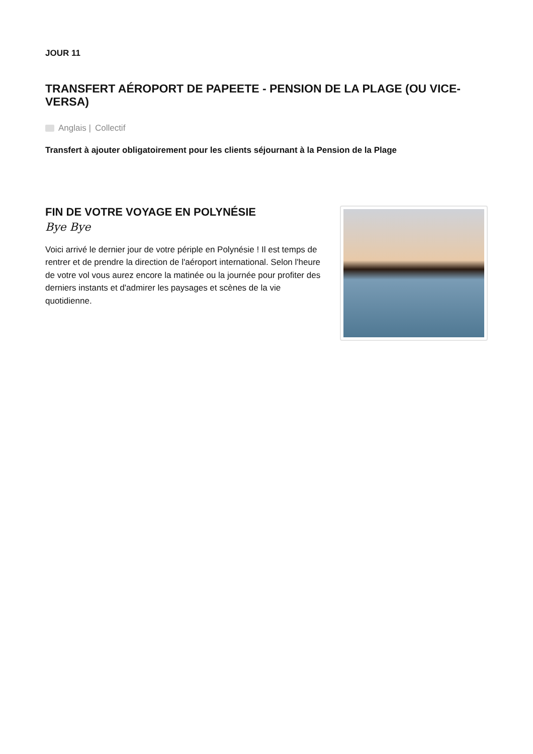JOUR 11
TRANSFERT AÉROPORT DE PAPEETE - PENSION DE LA PLAGE (OU VICE-VERSA)
Anglais | Collectif
Transfert à ajouter obligatoirement pour les clients séjournant à la Pension de la Plage
FIN DE VOTRE VOYAGE EN POLYNÉSIE
Bye Bye
Voici arrivé le dernier jour de votre périple en Polynésie ! Il est temps de rentrer et de prendre la direction de l'aéroport international. Selon l'heure de votre vol vous aurez encore la matinée ou la journée pour profiter des derniers instants et d'admirer les paysages et scènes de la vie quotidienne.